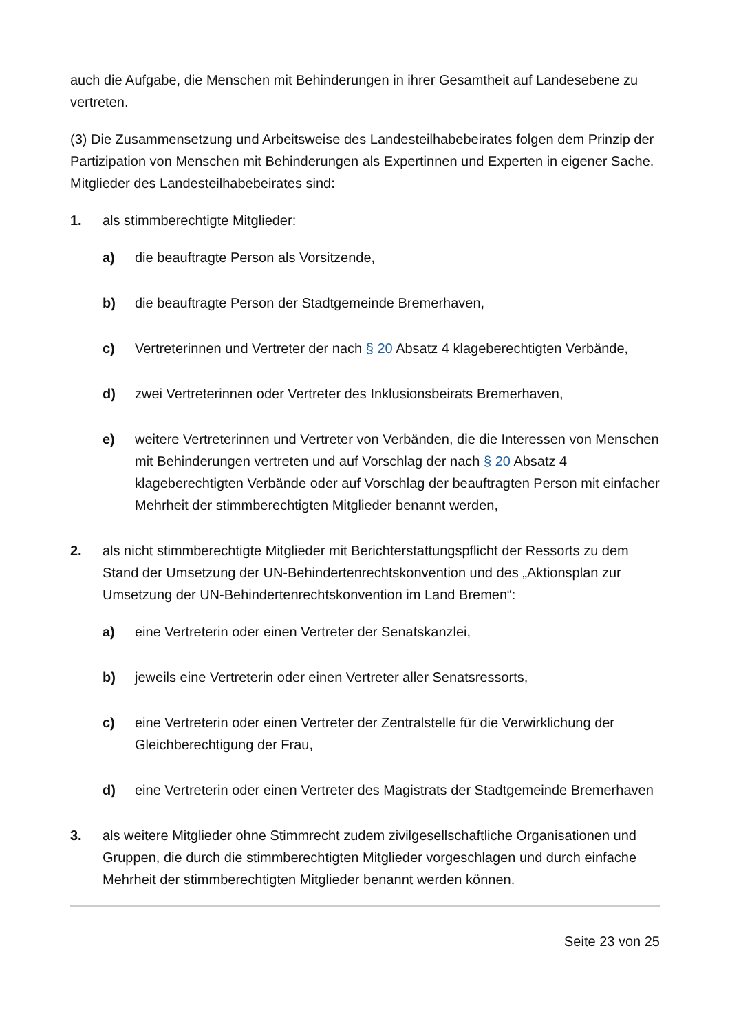auch die Aufgabe, die Menschen mit Behinderungen in ihrer Gesamtheit auf Landesebene zu vertreten.
(3) Die Zusammensetzung und Arbeitsweise des Landesteilhabebeirates folgen dem Prinzip der Partizipation von Menschen mit Behinderungen als Expertinnen und Experten in eigener Sache. Mitglieder des Landesteilhabebeirates sind:
1. als stimmberechtigte Mitglieder:
a) die beauftragte Person als Vorsitzende,
b) die beauftragte Person der Stadtgemeinde Bremerhaven,
c) Vertreterinnen und Vertreter der nach § 20 Absatz 4 klageberechtigten Verbände,
d) zwei Vertreterinnen oder Vertreter des Inklusionsbeirats Bremerhaven,
e) weitere Vertreterinnen und Vertreter von Verbänden, die die Interessen von Menschen mit Behinderungen vertreten und auf Vorschlag der nach § 20 Absatz 4 klageberechtigten Verbände oder auf Vorschlag der beauftragten Person mit einfacher Mehrheit der stimmberechtigten Mitglieder benannt werden,
2. als nicht stimmberechtigte Mitglieder mit Berichterstattungspflicht der Ressorts zu dem Stand der Umsetzung der UN-Behindertenrechtskonvention und des „Aktionsplan zur Umsetzung der UN-Behindertenrechtskonvention im Land Bremen“:
a) eine Vertreterin oder einen Vertreter der Senatskanzlei,
b) jeweils eine Vertreterin oder einen Vertreter aller Senatsressorts,
c) eine Vertreterin oder einen Vertreter der Zentralstelle für die Verwirklichung der Gleichberechtigung der Frau,
d) eine Vertreterin oder einen Vertreter des Magistrats der Stadtgemeinde Bremerhaven
3. als weitere Mitglieder ohne Stimmrecht zudem zivilgesellschaftliche Organisationen und Gruppen, die durch die stimmberechtigten Mitglieder vorgeschlagen und durch einfache Mehrheit der stimmberechtigten Mitglieder benannt werden können.
Seite 23 von 25